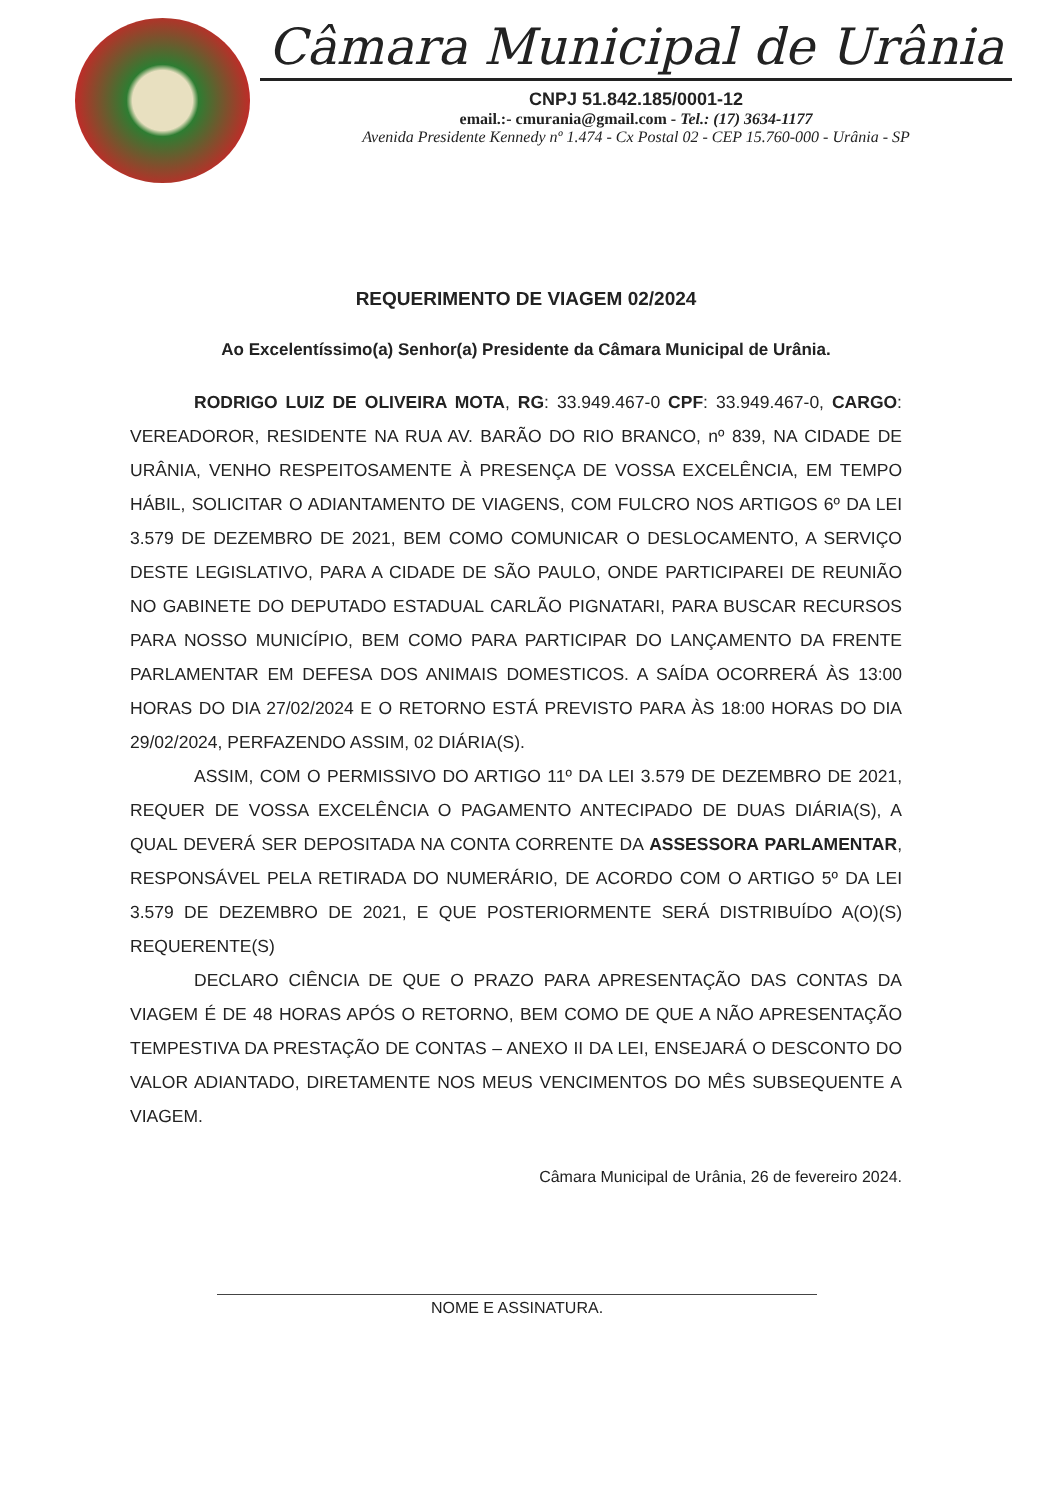Câmara Municipal de Urânia
CNPJ 51.842.185/0001-12
email.:- cmurania@gmail.com - Tel.: (17) 3634-1177
Avenida Presidente Kennedy nº 1.474 - Cx Postal 02 - CEP 15.760-000 - Urânia - SP
REQUERIMENTO DE VIAGEM 02/2024
Ao Excelentíssimo(a) Senhor(a) Presidente da Câmara Municipal de Urânia.
RODRIGO LUIZ DE OLIVEIRA MOTA, RG: 33.949.467-0 CPF: 33.949.467-0, CARGO: VEREADOROR, RESIDENTE NA RUA AV. BARÃO DO RIO BRANCO, nº 839, NA CIDADE DE URÂNIA, VENHO RESPEITOSAMENTE À PRESENÇA DE VOSSA EXCELÊNCIA, EM TEMPO HÁBIL, SOLICITAR O ADIANTAMENTO DE VIAGENS, COM FULCRO NOS ARTIGOS 6º DA LEI 3.579 DE DEZEMBRO DE 2021, BEM COMO COMUNICAR O DESLOCAMENTO, A SERVIÇO DESTE LEGISLATIVO, PARA A CIDADE DE SÃO PAULO, ONDE PARTICIPAREI DE REUNIÃO NO GABINETE DO DEPUTADO ESTADUAL CARLÃO PIGNATARI, PARA BUSCAR RECURSOS PARA NOSSO MUNICÍPIO, BEM COMO PARA PARTICIPAR DO LANÇAMENTO DA FRENTE PARLAMENTAR EM DEFESA DOS ANIMAIS DOMESTICOS. A SAÍDA OCORRERÁ ÀS 13:00 HORAS DO DIA 27/02/2024 E O RETORNO ESTÁ PREVISTO PARA ÀS 18:00 HORAS DO DIA 29/02/2024, PERFAZENDO ASSIM, 02 DIÁRIA(S).
ASSIM, COM O PERMISSIVO DO ARTIGO 11º DA LEI 3.579 DE DEZEMBRO DE 2021, REQUER DE VOSSA EXCELÊNCIA O PAGAMENTO ANTECIPADO DE DUAS DIÁRIA(S), A QUAL DEVERÁ SER DEPOSITADA NA CONTA CORRENTE DA ASSESSORA PARLAMENTAR, RESPONSÁVEL PELA RETIRADA DO NUMERÁRIO, DE ACORDO COM O ARTIGO 5º DA LEI 3.579 DE DEZEMBRO DE 2021, E QUE POSTERIORMENTE SERÁ DISTRIBUÍDO A(O)(S) REQUERENTE(S)
DECLARO CIÊNCIA DE QUE O PRAZO PARA APRESENTAÇÃO DAS CONTAS DA VIAGEM É DE 48 HORAS APÓS O RETORNO, BEM COMO DE QUE A NÃO APRESENTAÇÃO TEMPESTIVA DA PRESTAÇÃO DE CONTAS – ANEXO II DA LEI, ENSEJARÁ O DESCONTO DO VALOR ADIANTADO, DIRETAMENTE NOS MEUS VENCIMENTOS DO MÊS SUBSEQUENTE A VIAGEM.
Câmara Municipal de Urânia, 26 de fevereiro 2024.
NOME E ASSINATURA.